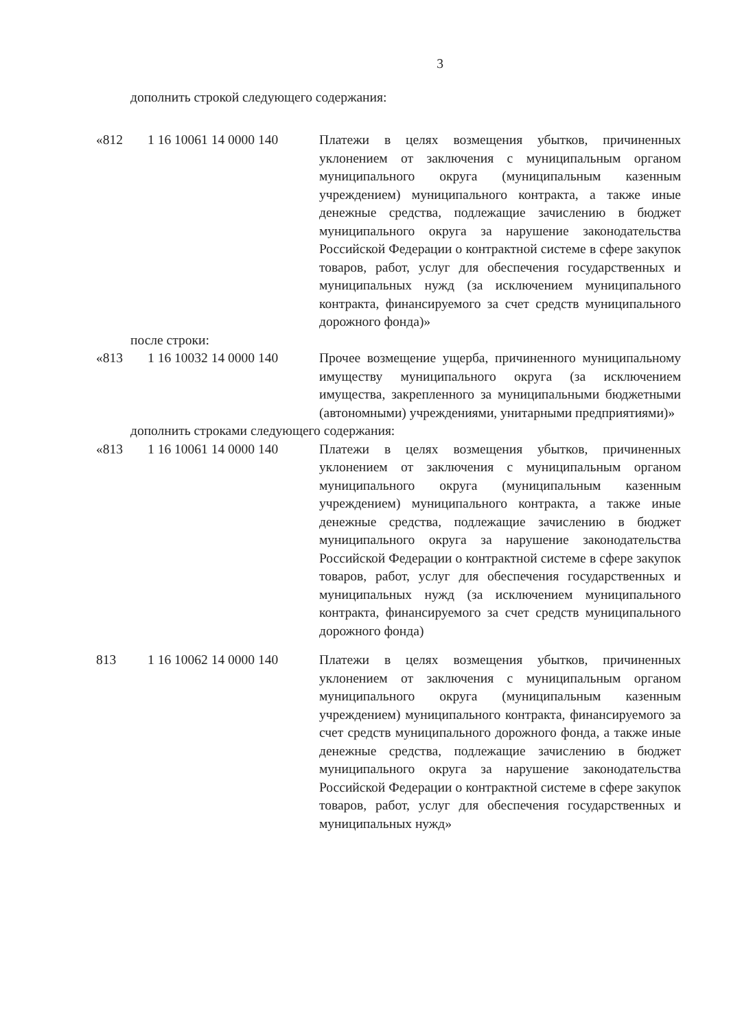3
дополнить строкой следующего содержания:
| «812 | 1 16 10061 14 0000 140 | Платежи в целях возмещения убытков, причиненных уклонением от заключения с муниципальным органом муниципального округа (муниципальным казенным учреждением) муниципального контракта, а также иные денежные средства, подлежащие зачислению в бюджет муниципального округа за нарушение законодательства Российской Федерации о контрактной системе в сфере закупок товаров, работ, услуг для обеспечения государственных и муниципальных нужд (за исключением муниципального контракта, финансируемого за счет средств муниципального дорожного фонда)» |
после строки:
| «813 | 1 16 10032 14 0000 140 | Прочее возмещение ущерба, причиненного муниципальному имуществу муниципального округа (за исключением имущества, закрепленного за муниципальными бюджетными (автономными) учреждениями, унитарными предприятиями)» |
дополнить строками следующего содержания:
| «813 | 1 16 10061 14 0000 140 | Платежи в целях возмещения убытков, причиненных уклонением от заключения с муниципальным органом муниципального округа (муниципальным казенным учреждением) муниципального контракта, а также иные денежные средства, подлежащие зачислению в бюджет муниципального округа за нарушение законодательства Российской Федерации о контрактной системе в сфере закупок товаров, работ, услуг для обеспечения государственных и муниципальных нужд (за исключением муниципального контракта, финансируемого за счет средств муниципального дорожного фонда) |
| 813 | 1 16 10062 14 0000 140 | Платежи в целях возмещения убытков, причиненных уклонением от заключения с муниципальным органом муниципального округа (муниципальным казенным учреждением) муниципального контракта, финансируемого за счет средств муниципального дорожного фонда, а также иные денежные средства, подлежащие зачислению в бюджет муниципального округа за нарушение законодательства Российской Федерации о контрактной системе в сфере закупок товаров, работ, услуг для обеспечения государственных и муниципальных нужд» |